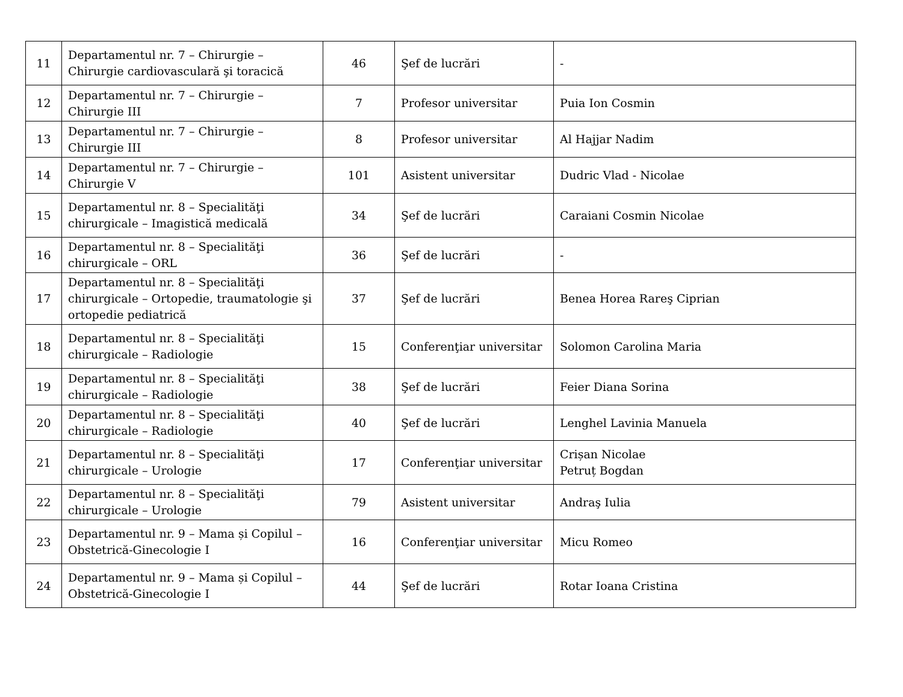| 11 | Departamentul nr. 7 – Chirurgie – Chirurgie cardiovasculară şi toracică | 46 | Şef de lucrări | - |
| 12 | Departamentul nr. 7 – Chirurgie – Chirurgie III | 7 | Profesor universitar | Puia Ion Cosmin |
| 13 | Departamentul nr. 7 – Chirurgie – Chirurgie III | 8 | Profesor universitar | Al Hajjar Nadim |
| 14 | Departamentul nr. 7 – Chirurgie – Chirurgie V | 101 | Asistent universitar | Dudric Vlad - Nicolae |
| 15 | Departamentul nr. 8 – Specialităţi chirurgicale – Imagistică medicală | 34 | Şef de lucrări | Caraiani Cosmin Nicolae |
| 16 | Departamentul nr. 8 – Specialităţi chirurgicale – ORL | 36 | Şef de lucrări | - |
| 17 | Departamentul nr. 8 – Specialităţi chirurgicale – Ortopedie, traumatologie şi ortopedie pediatrică | 37 | Şef de lucrări | Benea Horea Rareş Ciprian |
| 18 | Departamentul nr. 8 – Specialităţi chirurgicale – Radiologie | 15 | Conferenţiar universitar | Solomon Carolina Maria |
| 19 | Departamentul nr. 8 – Specialităţi chirurgicale – Radiologie | 38 | Şef de lucrări | Feier Diana Sorina |
| 20 | Departamentul nr. 8 – Specialităţi chirurgicale – Radiologie | 40 | Şef de lucrări | Lenghel Lavinia Manuela |
| 21 | Departamentul nr. 8 – Specialităţi chirurgicale – Urologie | 17 | Conferenţiar universitar | Crișan Nicolae Petruț Bogdan |
| 22 | Departamentul nr. 8 – Specialităţi chirurgicale – Urologie | 79 | Asistent universitar | Andraş Iulia |
| 23 | Departamentul nr. 9 – Mama și Copilul – Obstetrică-Ginecologie I | 16 | Conferenţiar universitar | Micu Romeo |
| 24 | Departamentul nr. 9 – Mama și Copilul – Obstetrică-Ginecologie I | 44 | Şef de lucrări | Rotar Ioana Cristina |